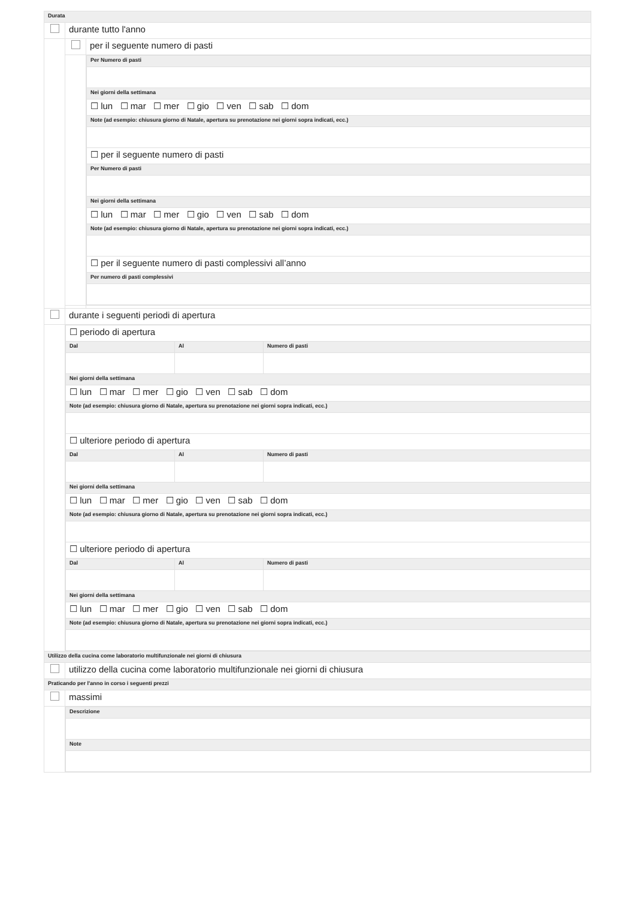| Durata | | |
| | durante tutto l'anno | |
| | | per il seguente numero di pasti |
| | | / Per Numero di pasti / / Nei giorni della settimana / / ☐ lun ☐ mar ☐ mer ☐ gio ☐ ven ☐ sab ☐ dom / / Note (ad esempio: chiusura giorno di Natale, apertura su prenotazione nei giorni sopra indicati, ecc.) / / ☐ per il seguente numero di pasti / / Per Numero di pasti / / Nei giorni della settimana / / ☐ lun ☐ mar ☐ mer ☐ gio ☐ ven ☐ sab ☐ dom / / Note (ad esempio: chiusura giorno di Natale, apertura su prenotazione nei giorni sopra indicati, ecc.) / / ☐ per il seguente numero di pasti complessivi all’anno / / Per numero di pasti complessivi / |
| | durante i seguenti periodi di apertura | |
| | / ☐ periodo di apertura / / / / Dal / Al / Numero di pasti / / Nei giorni della settimana / / / / ☐ lun ☐ mar ☐ mer ☐ gio ☐ ven ☐ sab ☐ dom / / / / Note (ad esempio: chiusura giorno di Natale, apertura su prenotazione nei giorni sopra indicati, ecc.) / / / / ☐ ulteriore periodo di apertura / / / / Dal / Al / Numero di pasti / / Nei giorni della settimana / / / / ☐ lun ☐ mar ☐ mer ☐ gio ☐ ven ☐ sab ☐ dom / / / / Note (ad esempio: chiusura giorno di Natale, apertura su prenotazione nei giorni sopra indicati, ecc.) / / / / ☐ ulteriore periodo di apertura / / / / Dal / Al / Numero di pasti / / Nei giorni della settimana / / / / ☐ lun ☐ mar ☐ mer ☐ gio ☐ ven ☐ sab ☐ dom / / / / Note (ad esempio: chiusura giorno di Natale, apertura su prenotazione nei giorni sopra indicati, ecc.) / / / | |
| Utilizzo della cucina come laboratorio multifunzionale nei giorni di chiusura | | |
| | utilizzo della cucina come laboratorio multifunzionale nei giorni di chiusura | |
| Praticando per l'anno in corso i seguenti prezzi | | |
| | massimi | |
| | / Descrizione / / Note / | |